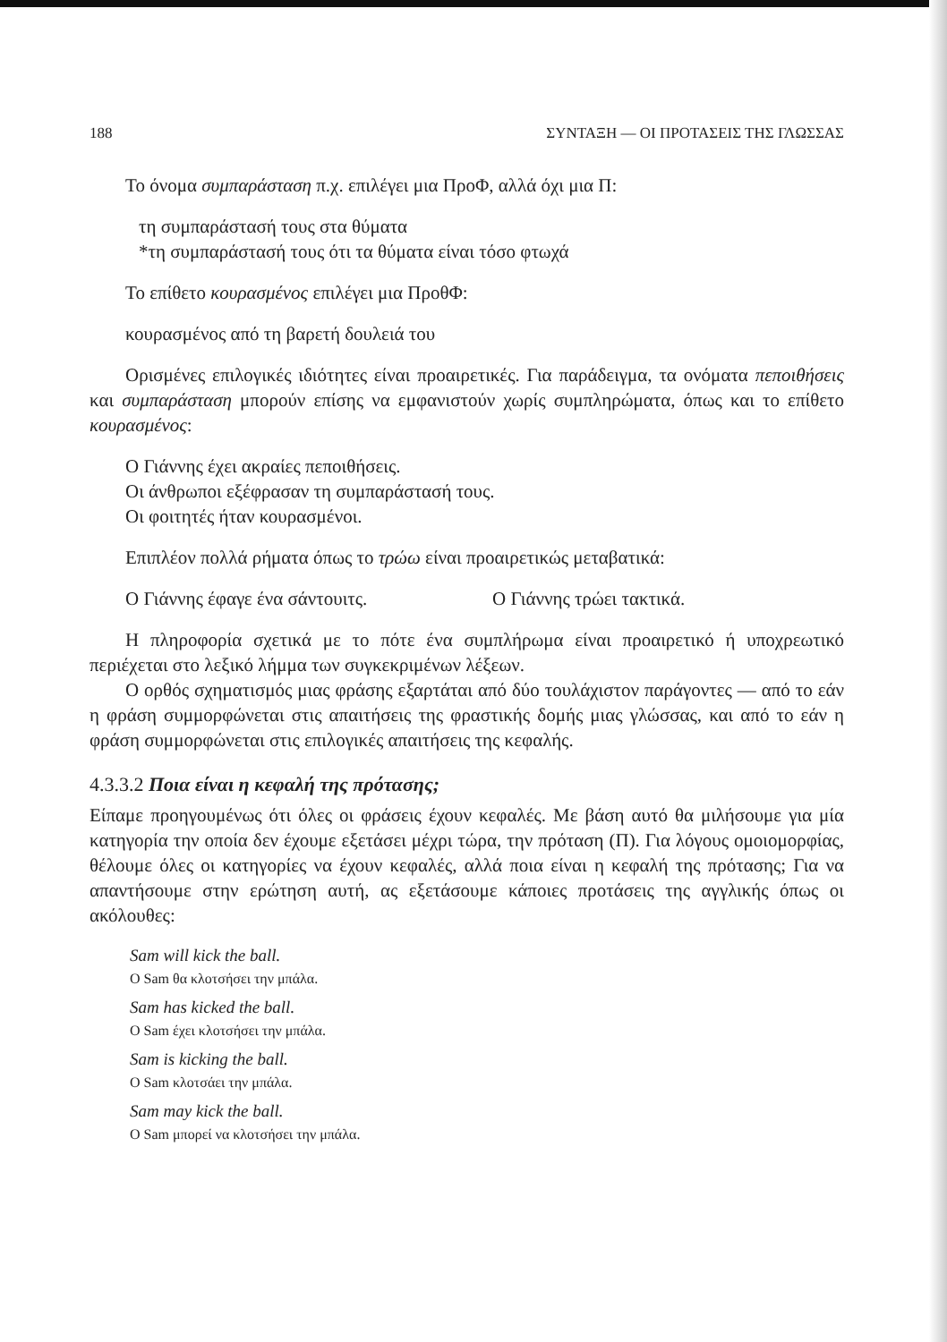188 ΣΥΝΤΑΞΗ — ΟΙ ΠΡΟΤΑΣΕΙΣ ΤΗΣ ΓΛΩΣΣΑΣ
Το όνομα συμπαράσταση π.χ. επιλέγει μια ΠροΦ, αλλά όχι μια Π:
τη συμπαράστασή τους στα θύματα
*τη συμπαράστασή τους ότι τα θύματα είναι τόσο φτωχά
Το επίθετο κουρασμένος επιλέγει μια ΠροθΦ:
κουρασμένος από τη βαρετή δουλειά του
Ορισμένες επιλογικές ιδιότητες είναι προαιρετικές. Για παράδειγμα, τα ονόματα πεποιθήσεις και συμπαράσταση μπορούν επίσης να εμφανιστούν χωρίς συμπληρώματα, όπως και το επίθετο κουρασμένος:
Ο Γιάννης έχει ακραίες πεποιθήσεις.
Οι άνθρωποι εξέφρασαν τη συμπαράστασή τους.
Οι φοιτητές ήταν κουρασμένοι.
Επιπλέον πολλά ρήματα όπως το τρώω είναι προαιρετικώς μεταβατικά:
Ο Γιάννης έφαγε ένα σάντουιτς. Ο Γιάννης τρώει τακτικά.
Η πληροφορία σχετικά με το πότε ένα συμπλήρωμα είναι προαιρετικό ή υποχρεωτικό περιέχεται στο λεξικό λήμμα των συγκεκριμένων λέξεων.
Ο ορθός σχηματισμός μιας φράσης εξαρτάται από δύο τουλάχιστον παράγοντες — από το εάν η φράση συμμορφώνεται στις απαιτήσεις της φραστικής δομής μιας γλώσσας, και από το εάν η φράση συμμορφώνεται στις επιλογικές απαιτήσεις της κεφαλής.
4.3.3.2 Ποια είναι η κεφαλή της πρότασης;
Είπαμε προηγουμένως ότι όλες οι φράσεις έχουν κεφαλές. Με βάση αυτό θα μιλήσουμε για μία κατηγορία την οποία δεν έχουμε εξετάσει μέχρι τώρα, την πρόταση (Π). Για λόγους ομοιομορφίας, θέλουμε όλες οι κατηγορίες να έχουν κεφαλές, αλλά ποια είναι η κεφαλή της πρότασης; Για να απαντήσουμε στην ερώτηση αυτή, ας εξετάσουμε κάποιες προτάσεις της αγγλικής όπως οι ακόλουθες:
Sam will kick the ball.
O Sam θα κλοτσήσει την μπάλα.
Sam has kicked the ball.
O Sam έχει κλοτσήσει την μπάλα.
Sam is kicking the ball.
O Sam κλοτσάει την μπάλα.
Sam may kick the ball.
O Sam μπορεί να κλοτσήσει την μπάλα.